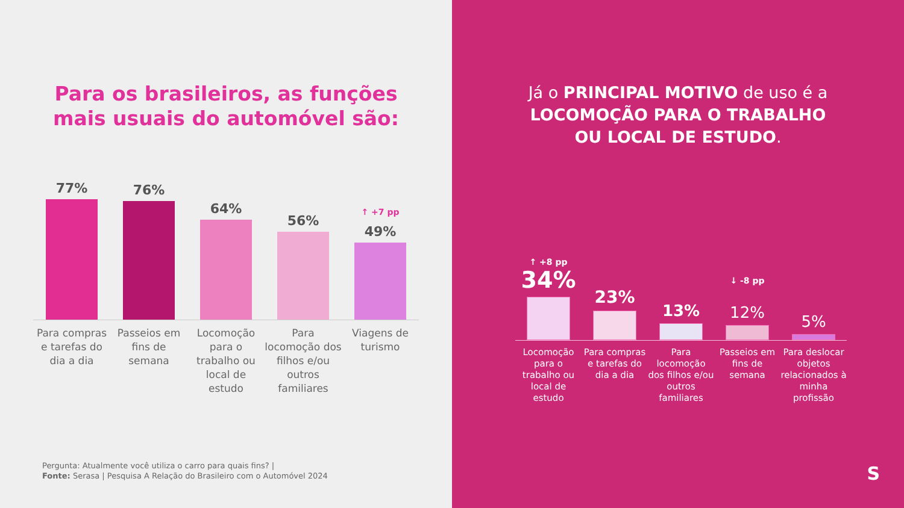Para os brasileiros, as funções
mais usuais do automóvel são:
77%
76%
64%
56%
↑ +7 pp
49%
Para compras e tarefas do dia a dia
Passeios em fins de semana Locomoção para o trabalho ou local de estudo
Para locomoção dos filhos e/ou outros familiares
Viagens de turismo
Pergunta: Atualmente você utiliza o carro para quais fins? |
Fonte: Serasa | Pesquisa A Relação do Brasileiro com o Automóvel 2024
Já o PRINCIPAL MOTIVO de uso é a
LOCOMOÇÃO PARA O TRABALHO
OU LOCAL DE ESTUDO.
↑ +8 pp
34%
23%
13%
↓ -8 pp
12%
5%
Locomoção para o trabalho ou local de estudo
Para compras e tarefas do dia a dia
Para locomoção dos filhos e/ou outros familiares
Passeios em fins de semana Para deslocar objetos relacionados à minha profissão
S